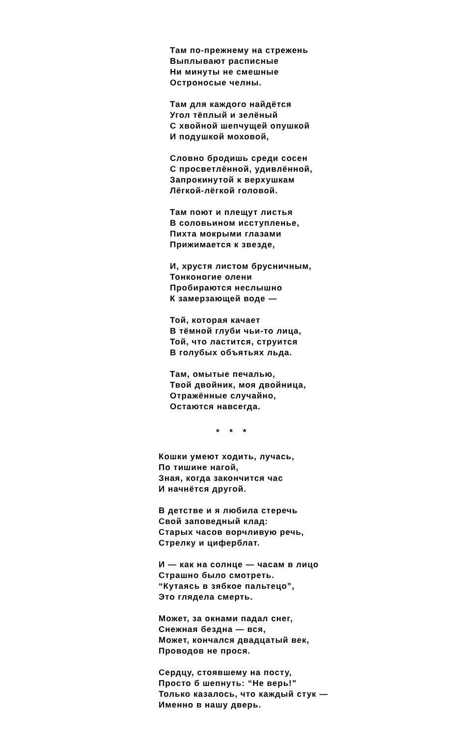Там по-прежнему на стрежень
Выплывают расписные
Ни минуты не смешные
Остроносые челны.
Там для каждого найдётся
Угол тёплый и зелёный
С хвойной шепчущей опушкой
И подушкой моховой,
Словно бродишь среди сосен
С просветлённой, удивлённой,
Запрокинутой к верхушкам
Лёгкой-лёгкой головой.
Там поют и плещут листья
В соловьином исступленье,
Пихта мокрыми глазами
Прижимается к звезде,
И, хрустя листом брусничным,
Тонконогие олени
Пробираются неслышно
К замерзающей воде —
Той, которая качает
В тёмной глуби чьи-то лица,
Той, что ластится, струится
В голубых объятьях льда.
Там, омытые печалью,
Твой двойник, моя двойница,
Отражённые случайно,
Остаются навсегда.
* * *
Кошки умеют ходить, лучась,
По тишине нагой,
Зная, когда закончится час
И начнётся другой.
В детстве и я любила стеречь
Свой заповедный клад:
Старых часов ворчливую речь,
Стрелку и циферблат.
И — как на солнце — часам в лицо
Страшно было смотреть.
“Кутаясь в зябкое пальтецо”,
Это глядела смерть.
Может, за окнами падал снег,
Снежная бездна — вся,
Может, кончался двадцатый век,
Проводов не прося.
Сердцу, стоявшему на посту,
Просто б шепнуть: “Не верь!”
Только казалось, что каждый стук —
Именно в нашу дверь.